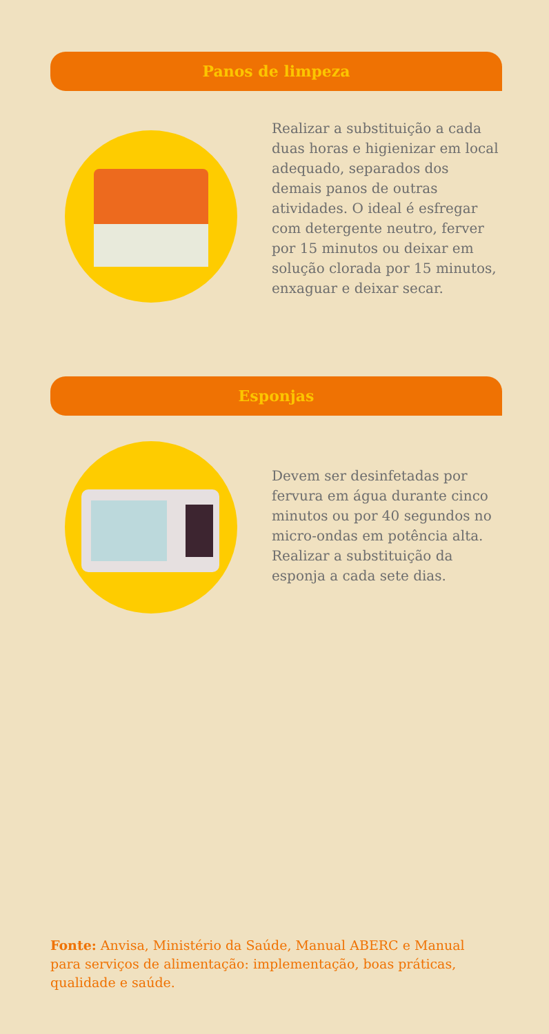Panos de limpeza
Realizar a substituição a cada duas horas e higienizar em local adequado, separados dos demais panos de outras atividades. O ideal é esfregar com detergente neutro, ferver por 15 minutos ou deixar em solução clorada por 15 minutos, enxaguar e deixar secar.
Esponjas
Devem ser desinfetadas por fervura em água durante cinco minutos ou por 40 segundos no micro-ondas em potência alta. Realizar a substituição da esponja a cada sete dias.
Fonte: Anvisa, Ministério da Saúde, Manual ABERC e Manual para serviços de alimentação: implementação, boas práticas, qualidade e saúde.